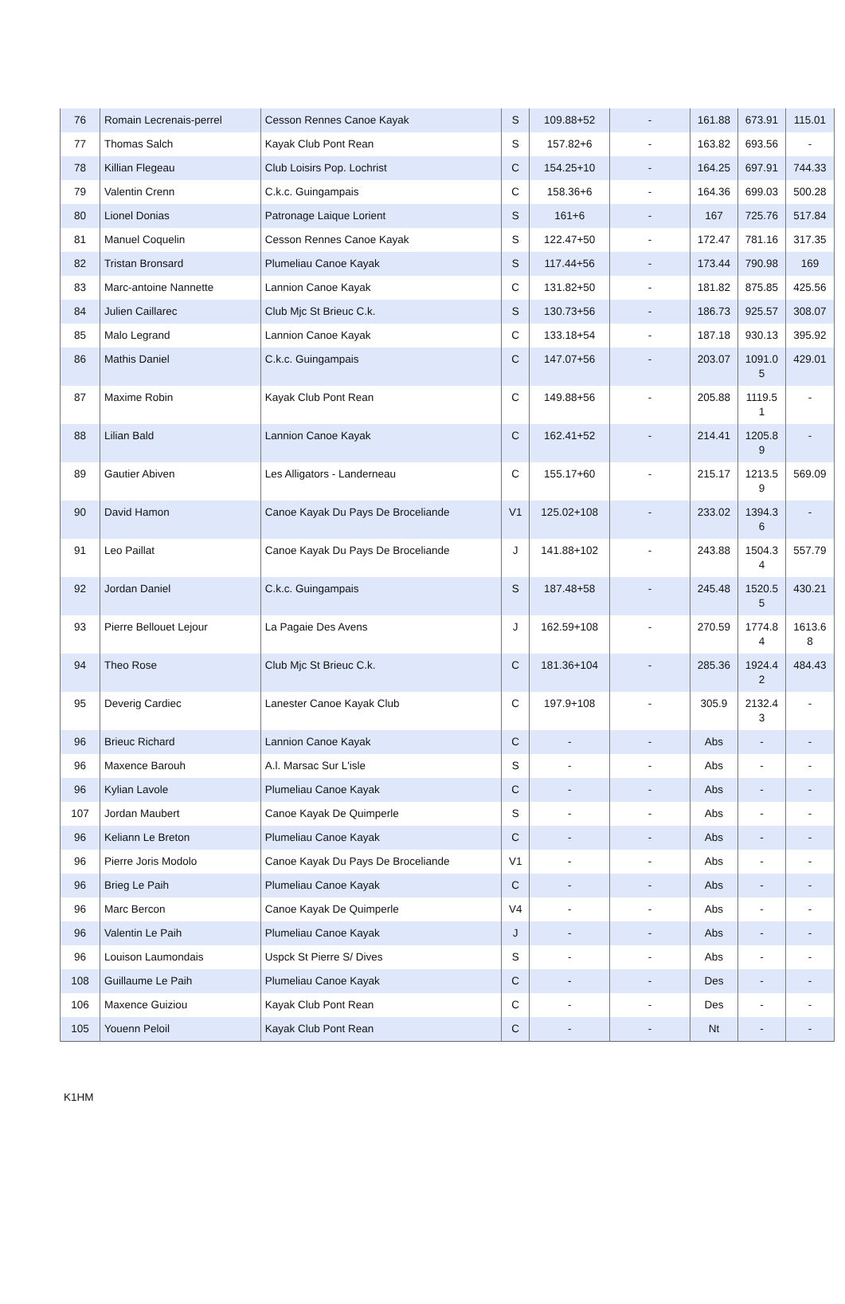| 76 | Romain Lecrenais-perrel | Cesson Rennes Canoe Kayak | S | 109.88+52 | - | 161.88 | 673.91 | 115.01 |
| 77 | Thomas Salch | Kayak Club Pont Rean | S | 157.82+6 | - | 163.82 | 693.56 | - |
| 78 | Killian Flegeau | Club Loisirs Pop. Lochrist | C | 154.25+10 | - | 164.25 | 697.91 | 744.33 |
| 79 | Valentin Crenn | C.k.c. Guingampais | C | 158.36+6 | - | 164.36 | 699.03 | 500.28 |
| 80 | Lionel Donias | Patronage Laique Lorient | S | 161+6 | - | 167 | 725.76 | 517.84 |
| 81 | Manuel Coquelin | Cesson Rennes Canoe Kayak | S | 122.47+50 | - | 172.47 | 781.16 | 317.35 |
| 82 | Tristan Bronsard | Plumeliau Canoe Kayak | S | 117.44+56 | - | 173.44 | 790.98 | 169 |
| 83 | Marc-antoine Nannette | Lannion Canoe Kayak | C | 131.82+50 | - | 181.82 | 875.85 | 425.56 |
| 84 | Julien Caillarec | Club Mjc St Brieuc C.k. | S | 130.73+56 | - | 186.73 | 925.57 | 308.07 |
| 85 | Malo Legrand | Lannion Canoe Kayak | C | 133.18+54 | - | 187.18 | 930.13 | 395.92 |
| 86 | Mathis Daniel | C.k.c. Guingampais | C | 147.07+56 | - | 203.07 | 1091.0 5 | 429.01 |
| 87 | Maxime Robin | Kayak Club Pont Rean | C | 149.88+56 | - | 205.88 | 1119.5 1 | - |
| 88 | Lilian Bald | Lannion Canoe Kayak | C | 162.41+52 | - | 214.41 | 1205.8 9 | - |
| 89 | Gautier Abiven | Les Alligators - Landerneau | C | 155.17+60 | - | 215.17 | 1213.5 9 | 569.09 |
| 90 | David Hamon | Canoe Kayak Du Pays De Broceliande | V1 | 125.02+108 | - | 233.02 | 1394.3 6 | - |
| 91 | Leo Paillat | Canoe Kayak Du Pays De Broceliande | J | 141.88+102 | - | 243.88 | 1504.3 4 | 557.79 |
| 92 | Jordan Daniel | C.k.c. Guingampais | S | 187.48+58 | - | 245.48 | 1520.5 5 | 430.21 |
| 93 | Pierre Bellouet Lejour | La Pagaie Des Avens | J | 162.59+108 | - | 270.59 | 1774.8 4 | 1613.6 8 |
| 94 | Theo Rose | Club Mjc St Brieuc C.k. | C | 181.36+104 | - | 285.36 | 1924.4 2 | 484.43 |
| 95 | Deverig Cardiec | Lanester Canoe Kayak Club | C | 197.9+108 | - | 305.9 | 2132.4 3 | - |
| 96 | Brieuc Richard | Lannion Canoe Kayak | C | - | - | Abs | - | - |
| 96 | Maxence Barouh | A.l. Marsac Sur L'isle | S | - | - | Abs | - | - |
| 96 | Kylian Lavole | Plumeliau Canoe Kayak | C | - | - | Abs | - | - |
| 107 | Jordan Maubert | Canoe Kayak De Quimperle | S | - | - | Abs | - | - |
| 96 | Keliann Le Breton | Plumeliau Canoe Kayak | C | - | - | Abs | - | - |
| 96 | Pierre Joris Modolo | Canoe Kayak Du Pays De Broceliande | V1 | - | - | Abs | - | - |
| 96 | Brieg Le Paih | Plumeliau Canoe Kayak | C | - | - | Abs | - | - |
| 96 | Marc Bercon | Canoe Kayak De Quimperle | V4 | - | - | Abs | - | - |
| 96 | Valentin Le Paih | Plumeliau Canoe Kayak | J | - | - | Abs | - | - |
| 96 | Louison Laumondais | Uspck St Pierre S/ Dives | S | - | - | Abs | - | - |
| 108 | Guillaume Le Paih | Plumeliau Canoe Kayak | C | - | - | Des | - | - |
| 106 | Maxence Guiziou | Kayak Club Pont Rean | C | - | - | Des | - | - |
| 105 | Youenn Peloil | Kayak Club Pont Rean | C | - | - | Nt | - | - |
K1HM